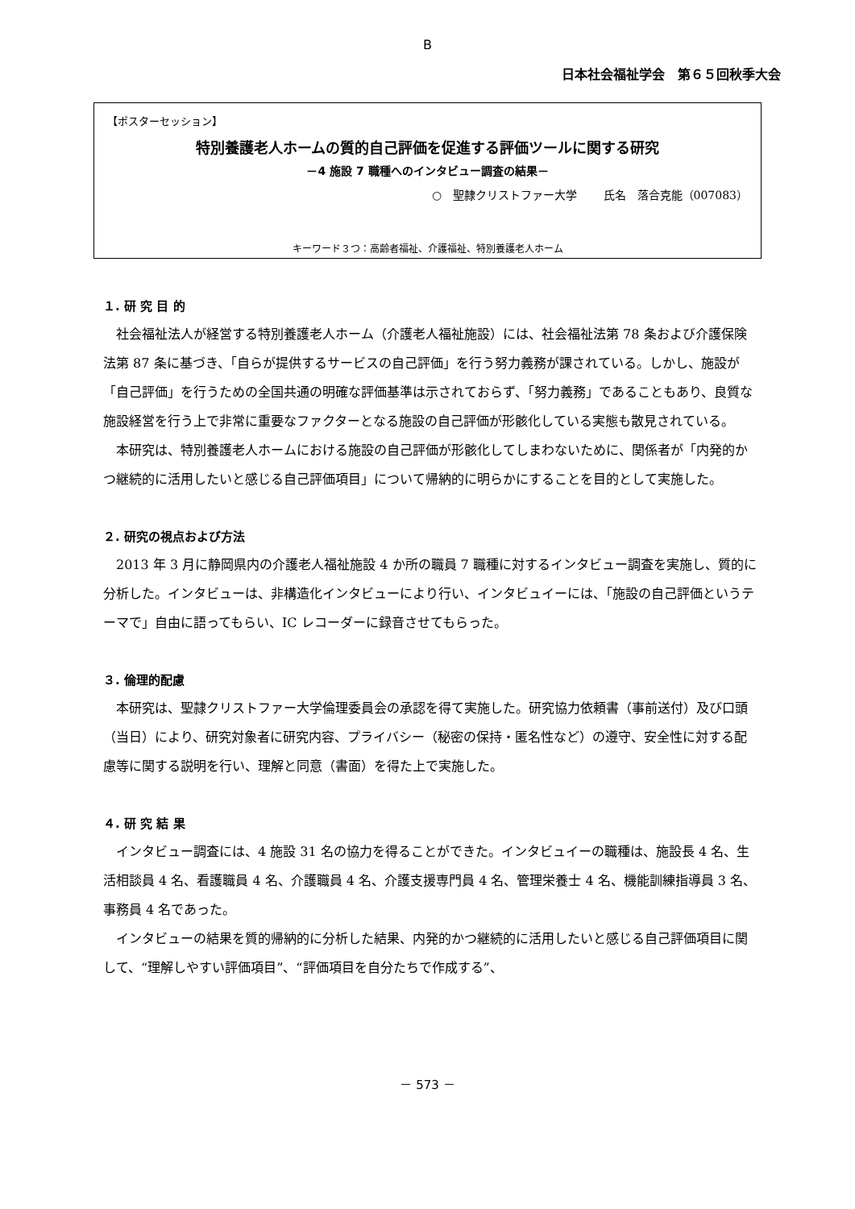B
日本社会福祉学会　第６５回秋季大会
【ポスターセッション】
特別養護老人ホームの質的自己評価を促進する評価ツールに関する研究
－4 施設 7 職種へのインタビュー調査の結果－
○　聖隷クリストファー大学　　 氏名　落合克能（007083）
キーワード３つ：高齢者福祉、介護福祉、特別養護老人ホーム
１. 研 究 目 的
社会福祉法人が経営する特別養護老人ホーム（介護老人福祉施設）には、社会福祉法第 78 条および介護保険法第 87 条に基づき、「自らが提供するサービスの自己評価」を行う努力義務が課されている。しかし、施設が「自己評価」を行うための全国共通の明確な評価基準は示されておらず、「努力義務」であることもあり、良質な施設経営を行う上で非常に重要なファクターとなる施設の自己評価が形骸化している実態も散見されている。
本研究は、特別養護老人ホームにおける施設の自己評価が形骸化してしまわないために、関係者が「内発的かつ継続的に活用したいと感じる自己評価項目」について帰納的に明らかにすることを目的として実施した。
２. 研究の視点および方法
2013 年 3 月に静岡県内の介護老人福祉施設 4 か所の職員 7 職種に対するインタビュー調査を実施し、質的に分析した。インタビューは、非構造化インタビューにより行い、インタビュイーには、「施設の自己評価というテーマで」自由に語ってもらい、IC レコーダーに録音させてもらった。
３. 倫理的配慮
本研究は、聖隷クリストファー大学倫理委員会の承認を得て実施した。研究協力依頼書（事前送付）及び口頭（当日）により、研究対象者に研究内容、プライバシー（秘密の保持・匿名性など）の遵守、安全性に対する配慮等に関する説明を行い、理解と同意（書面）を得た上で実施した。
４. 研 究 結 果
インタビュー調査には、4 施設 31 名の協力を得ることができた。インタビュイーの職種は、施設長 4 名、生活相談員 4 名、看護職員 4 名、介護職員 4 名、介護支援専門員 4 名、管理栄養士 4 名、機能訓練指導員 3 名、事務員 4 名であった。
インタビューの結果を質的帰納的に分析した結果、内発的かつ継続的に活用したいと感じる自己評価項目に関して、“理解しやすい評価項目”、“評価項目を自分たちで作成する”、
－ 573 －